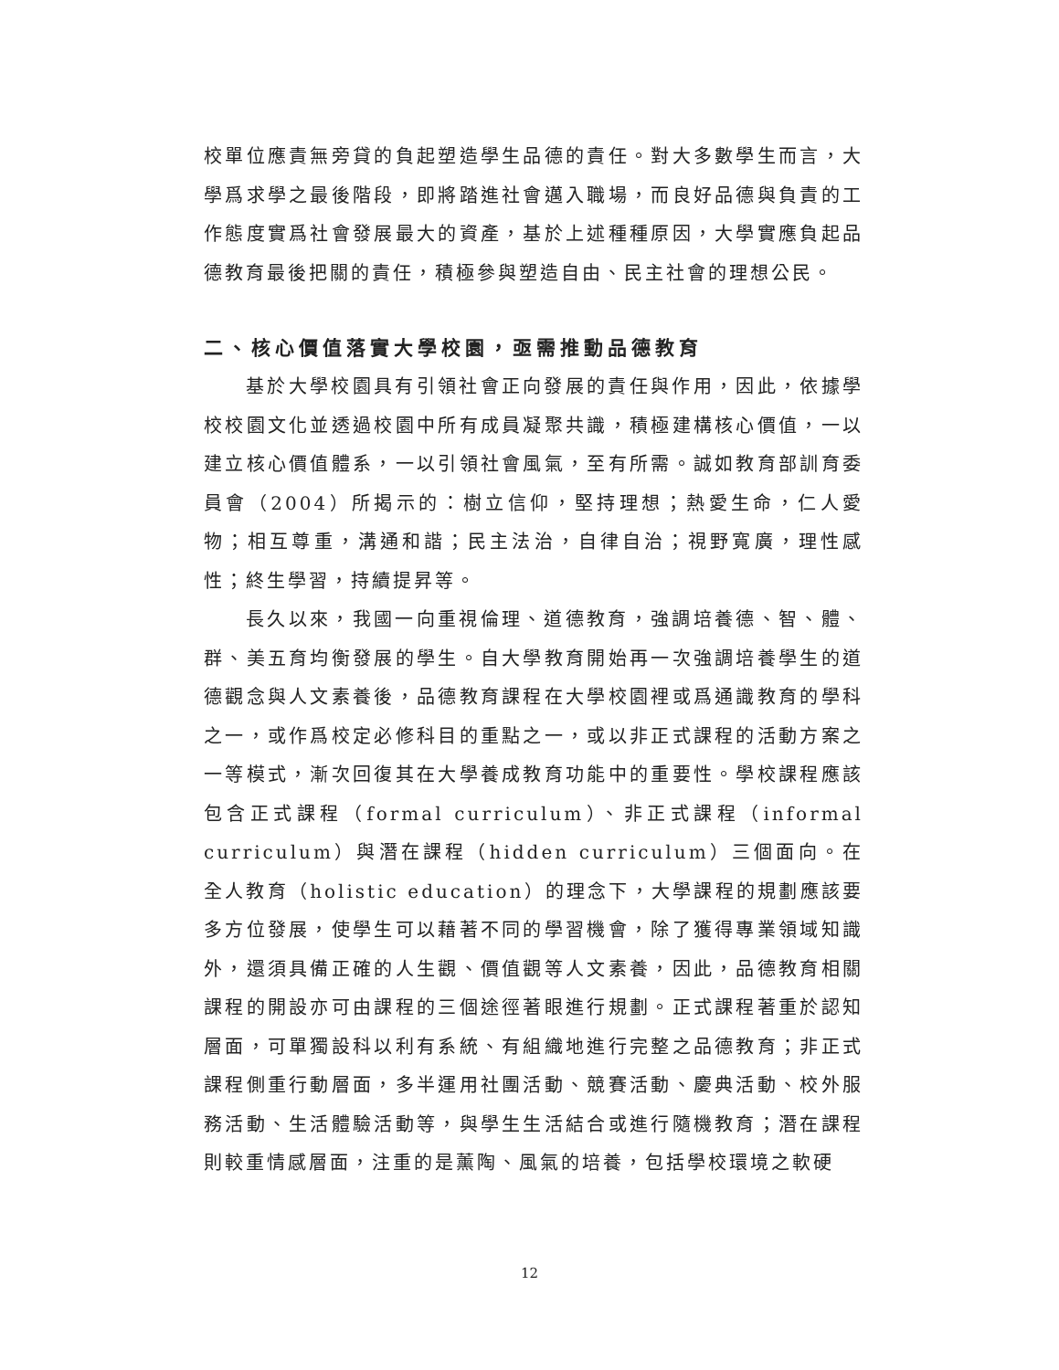校單位應責無旁貸的負起塑造學生品德的責任。對大多數學生而言，大學爲求學之最後階段，即將踏進社會邁入職場，而良好品德與負責的工作態度實爲社會發展最大的資產，基於上述種種原因，大學實應負起品德教育最後把關的責任，積極參與塑造自由、民主社會的理想公民。
二、核心價值落實大學校園，亟需推動品德教育
基於大學校園具有引領社會正向發展的責任與作用，因此，依據學校校園文化並透過校園中所有成員凝聚共識，積極建構核心價值，一以建立核心價值體系，一以引領社會風氣，至有所需。誠如教育部訓育委員會（2004）所揭示的：樹立信仰，堅持理想；熱愛生命，仁人愛物；相互尊重，溝通和諧；民主法治，自律自治；視野寬廣，理性感性；終生學習，持續提昇等。
長久以來，我國一向重視倫理、道德教育，強調培養德、智、體、群、美五育均衡發展的學生。自大學教育開始再一次強調培養學生的道德觀念與人文素養後，品德教育課程在大學校園裡或爲通識教育的學科之一，或作爲校定必修科目的重點之一，或以非正式課程的活動方案之一等模式，漸次回復其在大學養成教育功能中的重要性。學校課程應該包含正式課程（formal curriculum）、非正式課程（informal curriculum）與潛在課程（hidden curriculum）三個面向。在全人教育（holistic education）的理念下，大學課程的規劃應該要多方位發展，使學生可以藉著不同的學習機會，除了獲得專業領域知識外，還須具備正確的人生觀、價值觀等人文素養，因此，品德教育相關課程的開設亦可由課程的三個途徑著眼進行規劃。正式課程著重於認知層面，可單獨設科以利有系統、有組織地進行完整之品德教育；非正式課程側重行動層面，多半運用社團活動、競賽活動、慶典活動、校外服務活動、生活體驗活動等，與學生生活結合或進行隨機教育；潛在課程則較重情感層面，注重的是薰陶、風氣的培養，包括學校環境之軟硬
12